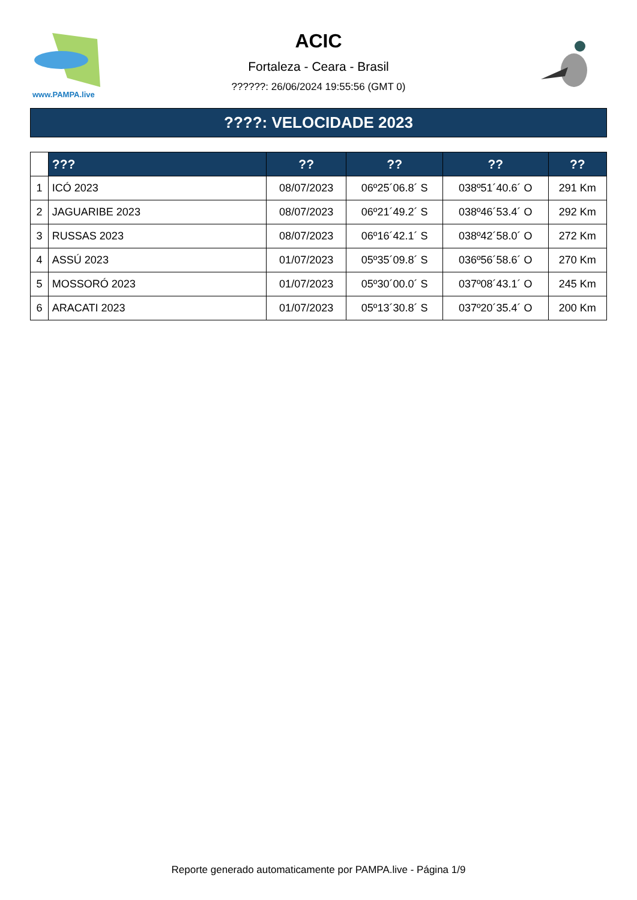www.PAMPA.live
ACIC
Fortaleza - Ceara - Brasil
??????: 26/06/2024 19:55:56 (GMT 0)
????: VELOCIDADE 2023
| | ??? | ?? | ?? | ?? | ?? |
| --- | --- | --- | --- | --- | --- |
| 1 | ICÓ 2023 | 08/07/2023 | 06º25´06.8´ S | 038º51´40.6´ O | 291 Km |
| 2 | JAGUARIBE 2023 | 08/07/2023 | 06º21´49.2´ S | 038º46´53.4´ O | 292 Km |
| 3 | RUSSAS 2023 | 08/07/2023 | 06º16´42.1´ S | 038º42´58.0´ O | 272 Km |
| 4 | ASSÚ 2023 | 01/07/2023 | 05º35´09.8´ S | 036º56´58.6´ O | 270 Km |
| 5 | MOSSORÓ 2023 | 01/07/2023 | 05º30´00.0´ S | 037º08´43.1´ O | 245 Km |
| 6 | ARACATI 2023 | 01/07/2023 | 05º13´30.8´ S | 037º20´35.4´ O | 200 Km |
Reporte generado automaticamente por PAMPA.live - Página 1/9